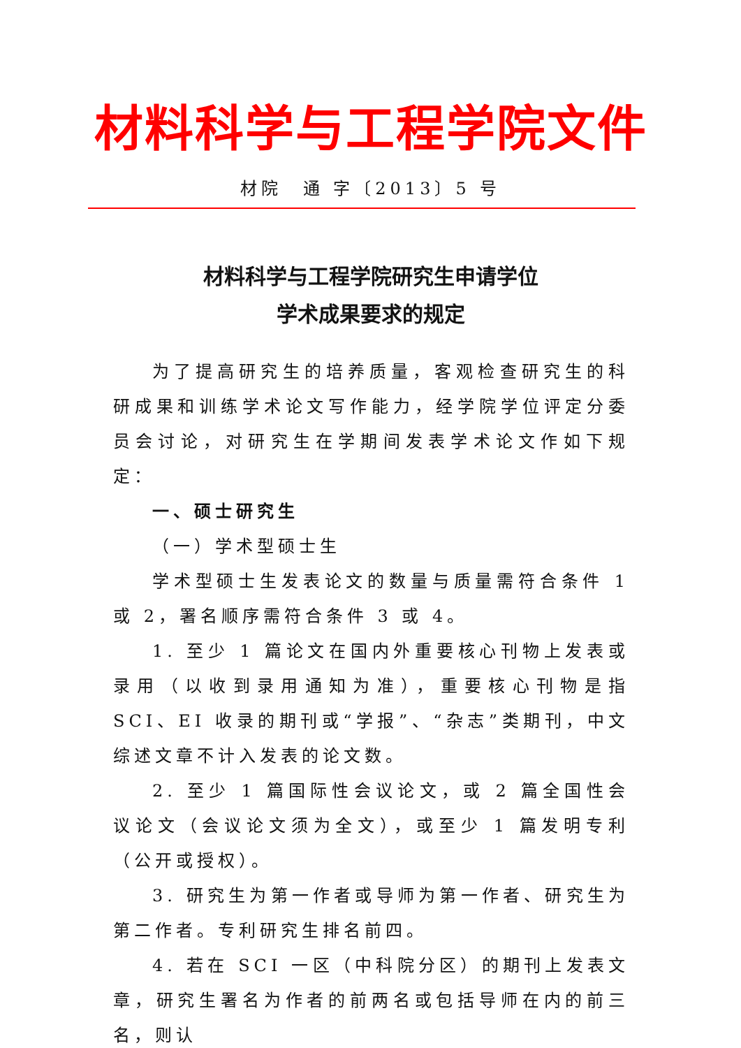材料科学与工程学院文件
材院　通 字〔2013〕5 号
材料科学与工程学院研究生申请学位
学术成果要求的规定
为了提高研究生的培养质量，客观检查研究生的科研成果和训练学术论文写作能力，经学院学位评定分委员会讨论，对研究生在学期间发表学术论文作如下规定：
一、硕士研究生
（一）学术型硕士生
学术型硕士生发表论文的数量与质量需符合条件 1 或 2，署名顺序需符合条件 3 或 4。
1. 至少 1 篇论文在国内外重要核心刊物上发表或录用（以收到录用通知为准），重要核心刊物是指 SCI、EI 收录的期刊或“学报”、“杂志”类期刊，中文综述文章不计入发表的论文数。
2. 至少 1 篇国际性会议论文，或 2 篇全国性会议论文（会议论文须为全文），或至少 1 篇发明专利（公开或授权）。
3. 研究生为第一作者或导师为第一作者、研究生为第二作者。专利研究生排名前四。
4. 若在 SCI 一区（中科院分区）的期刊上发表文章，研究生署名为作者的前两名或包括导师在内的前三名，则认